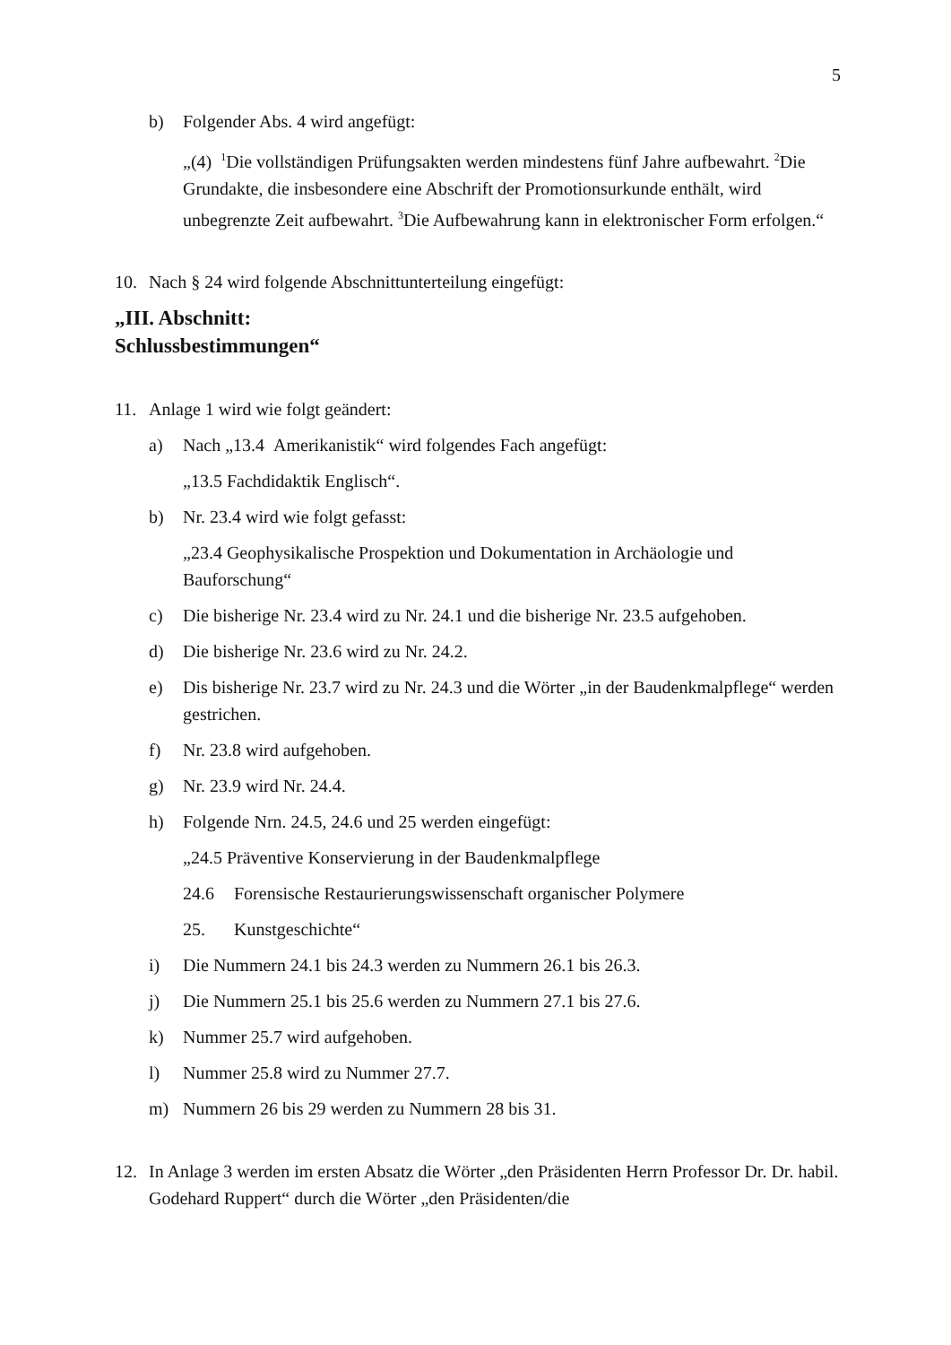5
b) Folgender Abs. 4 wird angefügt:
„(4) <sup>1</sup>Die vollständigen Prüfungsakten werden mindestens fünf Jahre aufbewahrt. <sup>2</sup>Die Grundakte, die insbesondere eine Abschrift der Promotions­urkunde enthält, wird unbegrenzte Zeit aufbewahrt. <sup>3</sup>Die Aufbewahrung kann in elektronischer Form erfolgen.“
10. Nach § 24 wird folgende Abschnittunterteilung eingefügt:
„III. Abschnitt:
Schlussbestimmungen“
11. Anlage 1 wird wie folgt geändert:
a) Nach „13.4 Amerikanistik“ wird folgendes Fach angefügt:
„13.5 Fachdidaktik Englisch“.
b) Nr. 23.4 wird wie folgt gefasst:
„23.4 Geophysikalische Prospektion und Dokumentation in Archäologie und Bauforschung“
c) Die bisherige Nr. 23.4 wird zu Nr. 24.1 und die bisherige Nr. 23.5 aufgehoben.
d) Die bisherige Nr. 23.6 wird zu Nr. 24.2.
e) Dis bisherige Nr. 23.7 wird zu Nr. 24.3 und die Wörter „in der Baudenkmal­pflege“ werden gestrichen.
f) Nr. 23.8 wird aufgehoben.
g) Nr. 23.9 wird Nr. 24.4.
h) Folgende Nrn. 24.5, 24.6 und 25 werden eingefügt:
„24.5 Präventive Konservierung in der Baudenkmalpflege
24.6 Forensische Restaurierungswissenschaft organischer Polymere
25. Kunstgeschichte“
i) Die Nummern 24.1 bis 24.3 werden zu Nummern 26.1 bis 26.3.
j) Die Nummern 25.1 bis 25.6 werden zu Nummern 27.1 bis 27.6.
k) Nummer 25.7 wird aufgehoben.
l) Nummer 25.8 wird zu Nummer 27.7.
m) Nummern 26 bis 29 werden zu Nummern 28 bis 31.
12. In Anlage 3 werden im ersten Absatz die Wörter „den Präsidenten Herrn Professor Dr. Dr. habil. Godehard Ruppert“ durch die Wörter „den Präsidenten/die